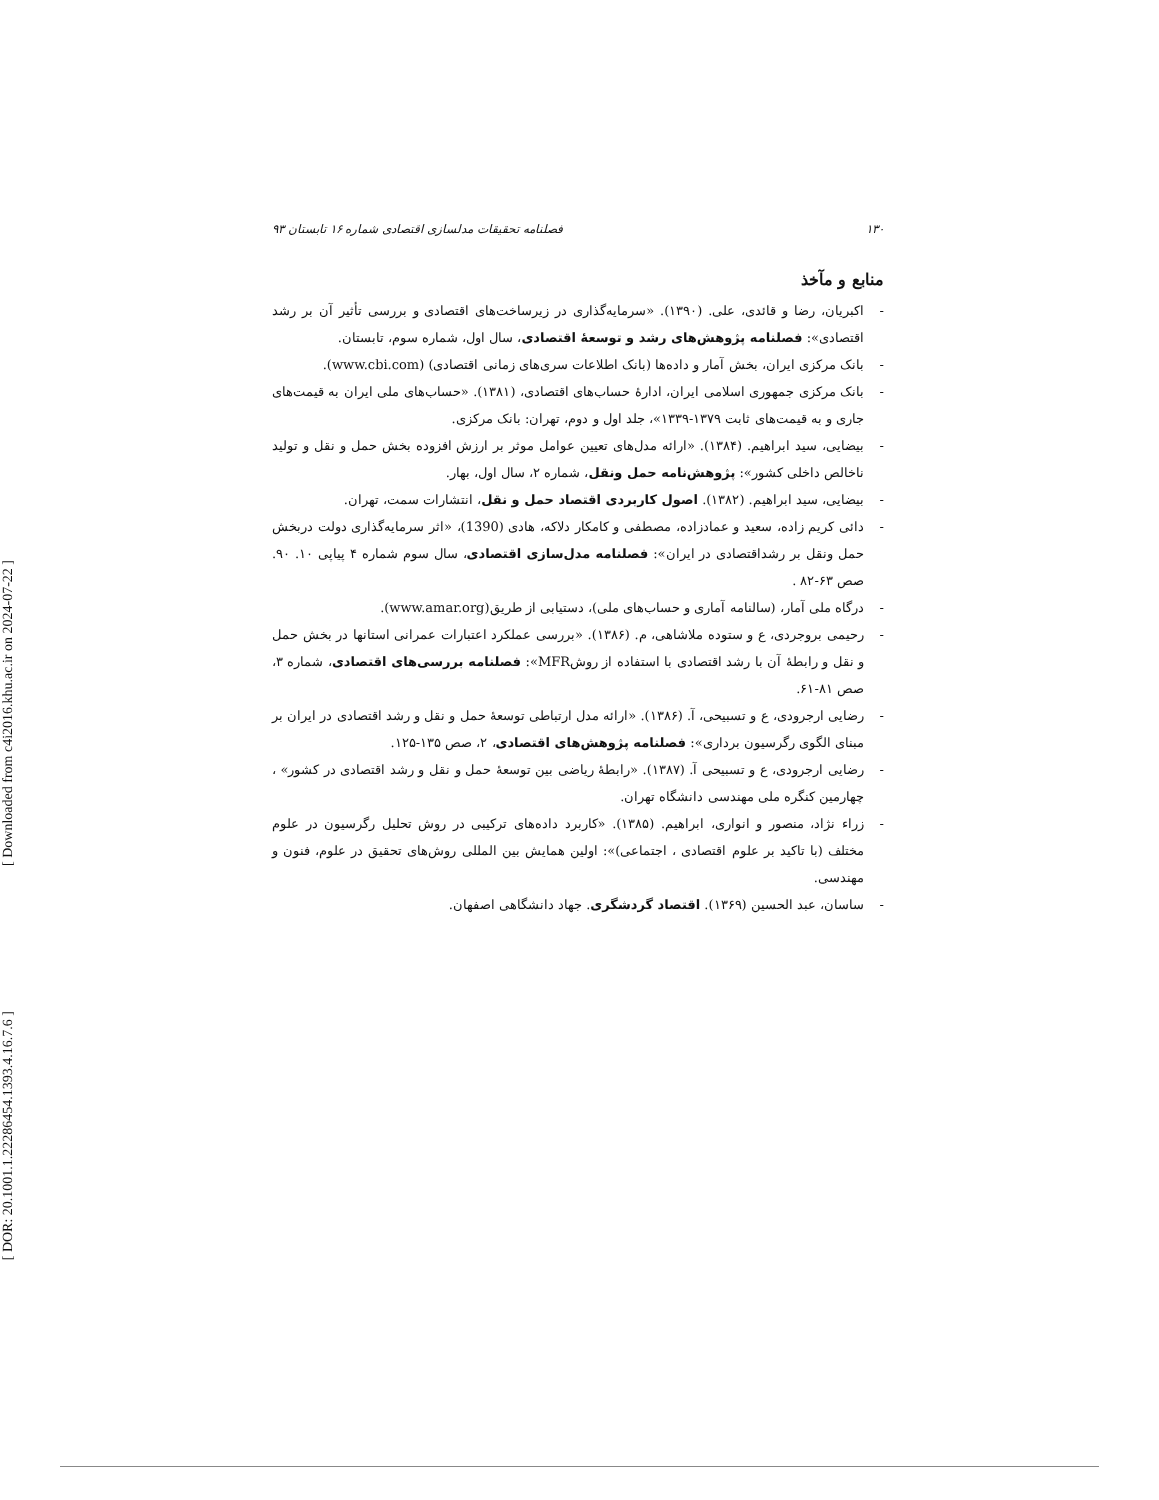[ Downloaded from c4i2016.khu.ac.ir on 2024-07-22 ]
[ DOR: 20.1001.1.22286454.1393.4.16.7.6 ]
۱۳۰ فصلنامه تحقیقات مدلسازی اقتصادی شماره ۱۶ تابستان ۹۳
منابع و مآخذ
- اکبریان، رضا و قائدی، علی. (۱۳۹۰). «سرمایه‌گذاری در زیرساخت‌های اقتصادی و بررسی تأثیر آن بر رشد اقتصادی»: فصلنامه پژوهش‌های رشد و توسعهٔ اقتصادی، سال اول، شماره سوم، تابستان.
- بانک مرکزی ایران، بخش آمار و داده‌ها (بانک اطلاعات سری‌های زمانی اقتصادی) (www.cbi.com).
- بانک مرکزی جمهوری اسلامی ایران، ادارهٔ حساب‌های اقتصادی، (۱۳۸۱). «حساب‌های ملی ایران به قیمت‌های جاری و به قیمت‌های ثابت ۱۳۷۹-۱۳۳۹»، جلد اول و دوم، تهران: بانک مرکزی.
- بیضایی، سید ابراهیم. (۱۳۸۴). «ارائه مدل‌های تعیین عوامل موثر بر ارزش افزوده بخش حمل و نقل و تولید ناخالص داخلی کشور»: پژوهش‌نامه حمل ونقل، شماره ۲، سال اول، بهار.
- بیضایی، سید ابراهیم. (۱۳۸۲). اصول کاربردی اقتصاد حمل و نقل، انتشارات سمت، تهران.
- دائی کریم زاده، سعید و عمادزاده، مصطفی و کامکار دلاکه، هادی (1390)، «اثر سرمایه‌گذاری دولت دربخش حمل ونقل بر رشداقتصادی در ایران»: فصلنامه مدل‌سازی اقتصادی، سال سوم شماره ۴ پیاپی ۱۰. ۹۰. صص ۶۳-۸۲ .
- درگاه ملی آمار، (سالنامه آماری و حساب‌های ملی)، دستیابی از طریق(www.amar.org).
- رحیمی بروجردی، ع و ستوده ملاشاهی، م. (۱۳۸۶). «بررسی عملکرد اعتبارات عمرانی استانها در بخش حمل و نقل و رابطهٔ آن با رشد اقتصادی با استفاده از روشMFR»: فصلنامه بررسی‌های اقتصادی، شماره ۳، صص ۸۱-۶۱.
- رضایی ارجرودی، ع و تسبیحی، آ. (۱۳۸۶). «ارائه مدل ارتباطی توسعهٔ حمل و نقل و رشد اقتصادی در ایران بر مبنای الگوی رگرسیون برداری»: فصلنامه پژوهش‌های اقتصادی، ۲، صص ۱۳۵-۱۲۵.
- رضایی ارجرودی، ع و تسبیحی آ. (۱۳۸۷). «رابطهٔ ریاضی بین توسعهٔ حمل و نقل و رشد اقتصادی در کشور» ، چهارمین کنگره ملی مهندسی دانشگاه تهران.
- زراء نژاد، منصور و انواری، ابراهیم. (۱۳۸۵). «کاربرد داده‌های ترکیبی در روش تحلیل رگرسیون در علوم مختلف (با تاکید بر علوم اقتصادی ، اجتماعی)»: اولین همایش بین المللی روش‌های تحقیق در علوم، فنون و مهندسی.
- ساسان، عبد الحسین (۱۳۶۹). اقتصاد گردشگری. جهاد دانشگاهی اصفهان.